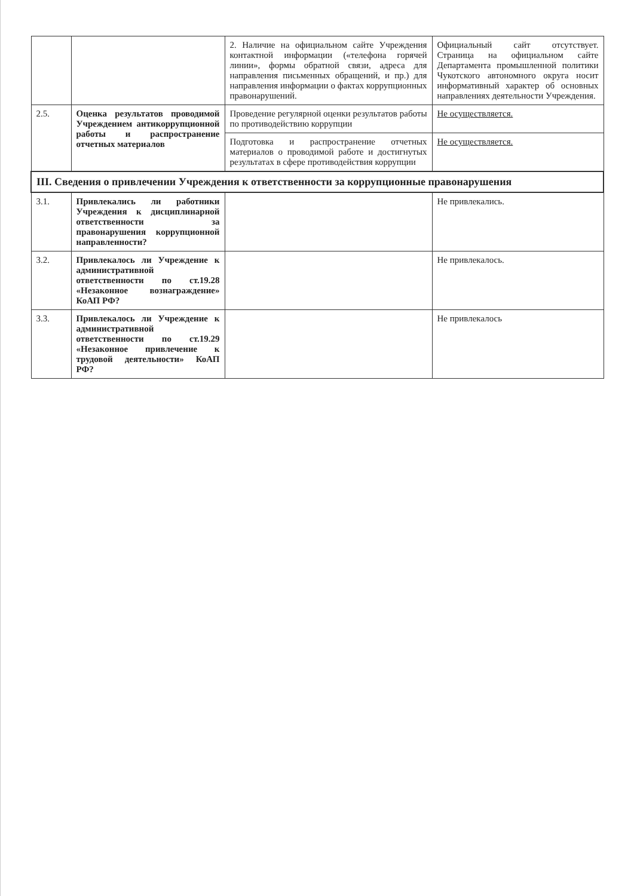| | | 2. Наличие на официальном сайте Учреждения контактной информации («телефона горячей линии», формы обратной связи, адреса для направления письменных обращений, и пр.) для направления информации о фактах коррупционных правонарушений. | Официальный сайт отсутствует. Страница на официальном сайте Департамента промышленной политики Чукотского автономного округа носит информативный характер об основных направлениях деятельности Учреждения. |
| 2.5. | Оценка результатов проводимой Учреждением антикоррупционной работы и распространение отчетных материалов | Проведение регулярной оценки результатов работы по противодействию коррупции | Не осуществляется. |
| | | Подготовка и распространение отчетных материалов о проводимой работе и достигнутых результатах в сфере противодействия коррупции | Не осуществляется. |
| III. Сведения о привлечении Учреждения к ответственности за коррупционные правонарушения | | | |
| 3.1. | Привлекались ли работники Учреждения к дисциплинарной ответственности за правонарушения коррупционной направленности? | | Не привлекались. |
| 3.2. | Привлекалось ли Учреждение к административной ответственности по ст.19.28 «Незаконное вознаграждение» КоАП РФ? | | Не привлекалось. |
| 3.3. | Привлекалось ли Учреждение к административной ответственности по ст.19.29 «Незаконное привлечение к трудовой деятельности» КоАП РФ? | | Не привлекалось |